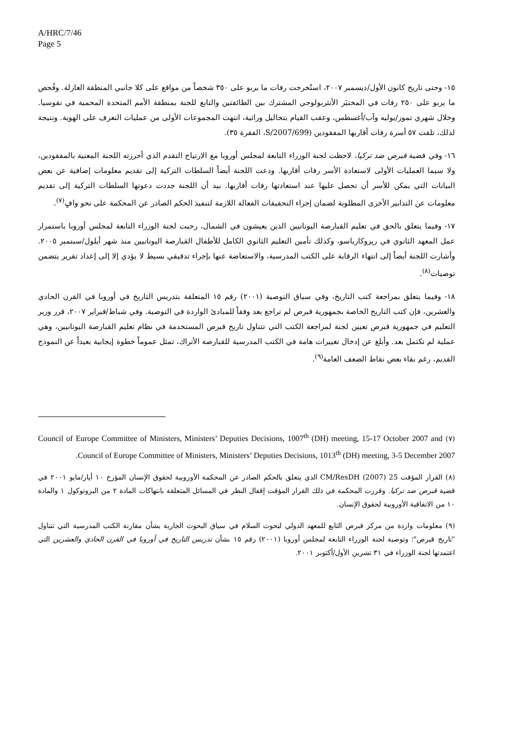A/HRC/7/46
Page 5
١٥- وحتى تاريخ كانون الأول/ديسمبر ٢٠٠٧، استُخرجت رفات ما يربو على ٣٥٠ شخصاً من مواقع على كلا جانبي المنطقة العازلة. وفُحص ما يربو على ٢٥٠ رفات في المختبَر الأنثربولوجي المشترك بين الطائفتين والتابع للجنة بمنطقة الأمم المتحدة المحمية في نقوسيا. وخلال شهري تموز/يوليه وآب/أغسطس، وعقب القيام بتحاليل وراثية، انتهت المجموعات الأولى من عمليات التعرف على الهوية. ونتيجة لذلك، تلقت ٥٧ أسرة رفات أقاربها المفقودين (S/2007/699، الفقرة ٣٥).
١٦- وفي قضية قبرص ضد تركيا، لاحظت لجنة الوزراء التابعة لمجلس أوروبا مع الارتياح التقدم الذي أحرزته اللجنة المعنية بالمفقودين، ولا سيما العمليات الأولى لاستعادة الأسر رفات أقاربها. ودعت اللجنة أيضاً السلطات التركية إلى تقديم معلومات إضافية عن بعض البيانات التي يمكن للأسر أن تحصل عليها عند استعادتها رفات أقاربها. بيد أن اللجنة جددت دعوتها السلطات التركية إلى تقديم معلومات عن التدابير الأخرى المطلوبة لضمان إجراء التحقيقات الفعالة اللازمة لتنفيذ الحكم الصادر عن المحكمة على نحو وافٍ<sup>(٧)</sup>.
١٧- وفيما يتعلق بالحق في تعليم القبارصة اليونانيين الذين يعيشون في الشمال، رحبت لجنة الوزراء التابعة لمجلس أوروبا باستمرار عمل المعهد الثانوي في ريزوكارباسو، وكذلك تأمين التعليم الثانوي الكامل للأطفال القبارصة اليونانيين منذ شهر أيلول/سبتمبر ٢٠٠٥. وأشارت اللجنة أيضاً إلى انتهاء الرقابة على الكتب المدرسية، والاستعاضة عنها بإجراء تدقيقي بسيط لا يؤدي إلا إلى إعداد تقرير يتضمن توصيات<sup>(٨)</sup>.
١٨- وفيما يتعلق بمراجعة كتب التاريخ، وفي سياق التوصية (٢٠٠١) رقم ١٥ المتعلقة بتدريس التاريخ في أوروبا في القرن الحادي والعشرين، فإن كتب التاريخ الخاصة بجمهورية قبرص لم تراجع بعد وفقاً للمبادئ الواردة في التوصية. وفي شباط/فبراير ٢٠٠٧، قرر وزير التعليم في جمهورية قبرص تعيين لجنة لمراجعة الكتب التي تتناول تاريخ قبرص المستخدمة في نظام تعليم القبارصة اليونانيين، وهي عملية لم تكتمل بعد. وأبلغ عن إدخال تغييرات هامة في الكتب المدرسية للقبارصة الأتراك، تمثل عموماً خطوة إيجابية بعيداً عن النموذج القديم، رغم بقاء بعض نقاط الضعف العامة<sup>(٩)</sup>.
(٧) Council of Europe Committee of Ministers, Ministers’ Deputies Decisions, 1007<sup>th</sup> (DH) meeting, 15-17 October 2007 and Council of Europe Committee of Ministers, Ministers’ Deputies Decisions, 1013<sup>th</sup> (DH) meeting, 3-5 December 2007.
(٨) القرار المؤقت CM/ResDH (2007) 25 الذي يتعلق بالحكم الصادر عن المحكمة الأوروبية لحقوق الإنسان المؤرخ ١٠ أيار/مايو ٢٠٠١ في قضية قبرص ضد تركيا. وقررت المحكمة في ذلك القرار المؤقت إقفال النظر في المسائل المتعلقة بانتهاكات المادة ٢ من البروتوكول ١ والمادة ١٠ من الاتفاقية الأوروبية لحقوق الإنسان.
(٩) معلومات واردة من مركز قبرص التابع للمعهد الدولي لبحوث السلام في سياق البحوث الجارية بشأن مقارنة الكتب المدرسية التي تتناول "تاريخ قبرص"؛ وتوصية لجنة الوزراء التابعة لمجلس أوروبا (٢٠٠١) رقم ١٥ بشأن تدريس التاريخ في أوروبا في القرن الحادي والعشرين التي اعتمدتها لجنة الوزراء في ٣١ تشرين الأول/أكتوبر ٢٠٠١.